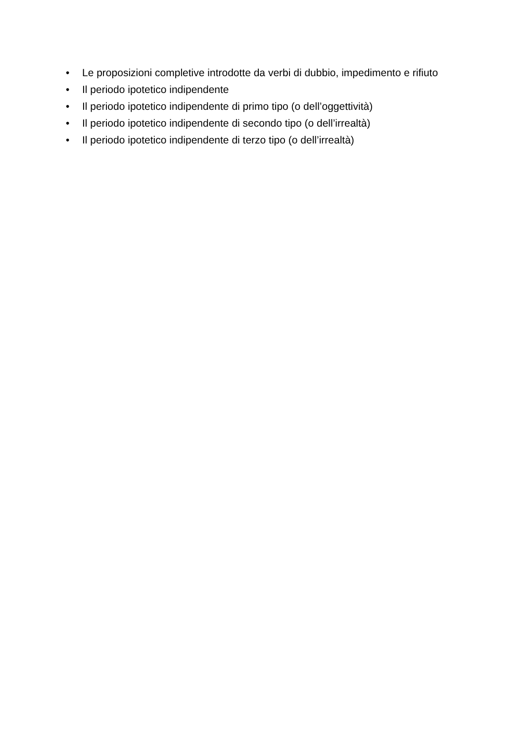• Le proposizioni completive introdotte da verbi di dubbio, impedimento e rifiuto
• Il periodo ipotetico indipendente
• Il periodo ipotetico indipendente di primo tipo (o dell’oggettività)
• Il periodo ipotetico indipendente di secondo tipo (o dell’irrealtà)
• Il periodo ipotetico indipendente di terzo tipo (o dell’irrealtà)